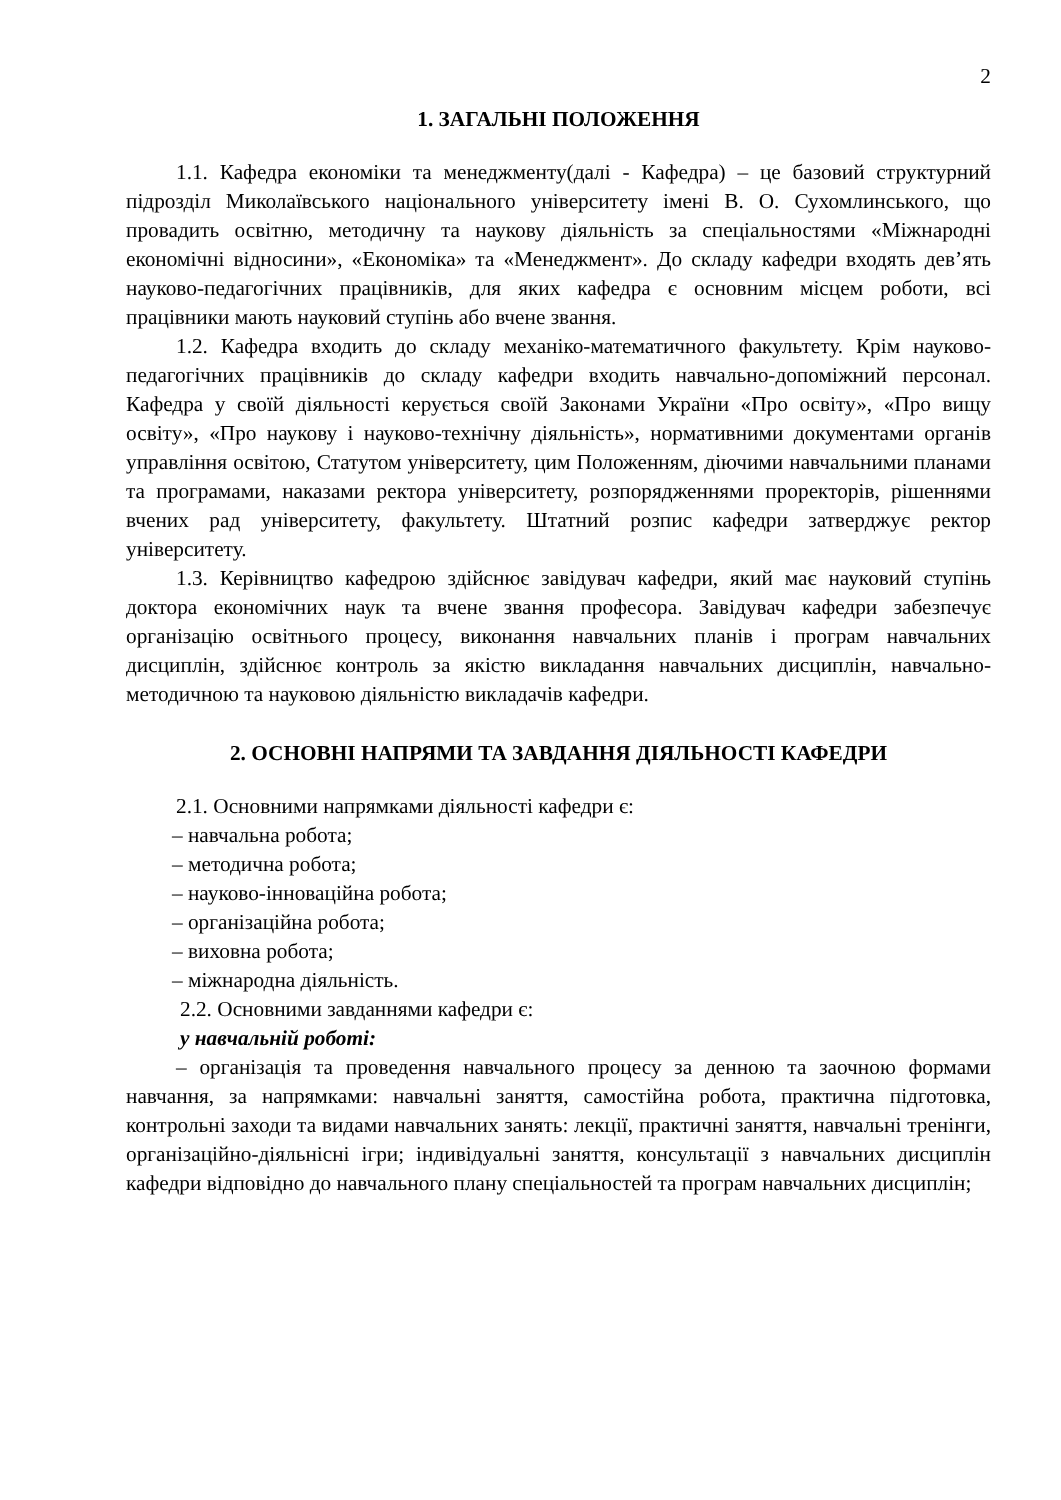2
1. ЗАГАЛЬНІ ПОЛОЖЕННЯ
1.1. Кафедра економіки та менеджменту(далі - Кафедра) – це базовий структурний підрозділ Миколаївського національного університету імені В. О. Сухомлинського, що провадить освітню, методичну та наукову діяльність за спеціальностями «Міжнародні економічні відносини», «Економіка» та «Менеджмент». До складу кафедри входять дев’ять науково-педагогічних працівників, для яких кафедра є основним місцем роботи, всі працівники мають науковий ступінь або вчене звання.
1.2. Кафедра входить до складу механіко-математичного факультету. Крім науково-педагогічних працівників до складу кафедри входить навчально-допоміжний персонал. Кафедра у своїй діяльності керується своїй Законами України «Про освіту», «Про вищу освіту», «Про наукову і науково-технічну діяльність», нормативними документами органів управління освітою, Статутом університету, цим Положенням, діючими навчальними планами та програмами, наказами ректора університету, розпорядженнями проректорів, рішеннями вчених рад університету, факультету. Штатний розпис кафедри затверджує ректор університету.
1.3. Керівництво кафедрою здійснює завідувач кафедри, який має науковий ступінь доктора економічних наук та вчене звання професора. Завідувач кафедри забезпечує організацію освітнього процесу, виконання навчальних планів і програм навчальних дисциплін, здійснює контроль за якістю викладання навчальних дисциплін, навчально-методичною та науковою діяльністю викладачів кафедри.
2. ОСНОВНІ НАПРЯМИ ТА ЗАВДАННЯ ДІЯЛЬНОСТІ КАФЕДРИ
2.1. Основними напрямками діяльності кафедри є:
– навчальна робота;
– методична робота;
– науково-інноваційна робота;
– організаційна робота;
– виховна робота;
– міжнародна діяльність.
2.2. Основними завданнями кафедри є:
у навчальній роботі:
– організація та проведення навчального процесу за денною та заочною формами навчання, за напрямками: навчальні заняття, самостійна робота, практична підготовка, контрольні заходи та видами навчальних занять: лекції, практичні заняття, навчальні тренінги, організаційно-діяльнісні ігри; індивідуальні заняття, консультації з навчальних дисциплін кафедри відповідно до навчального плану спеціальностей та програм навчальних дисциплін;